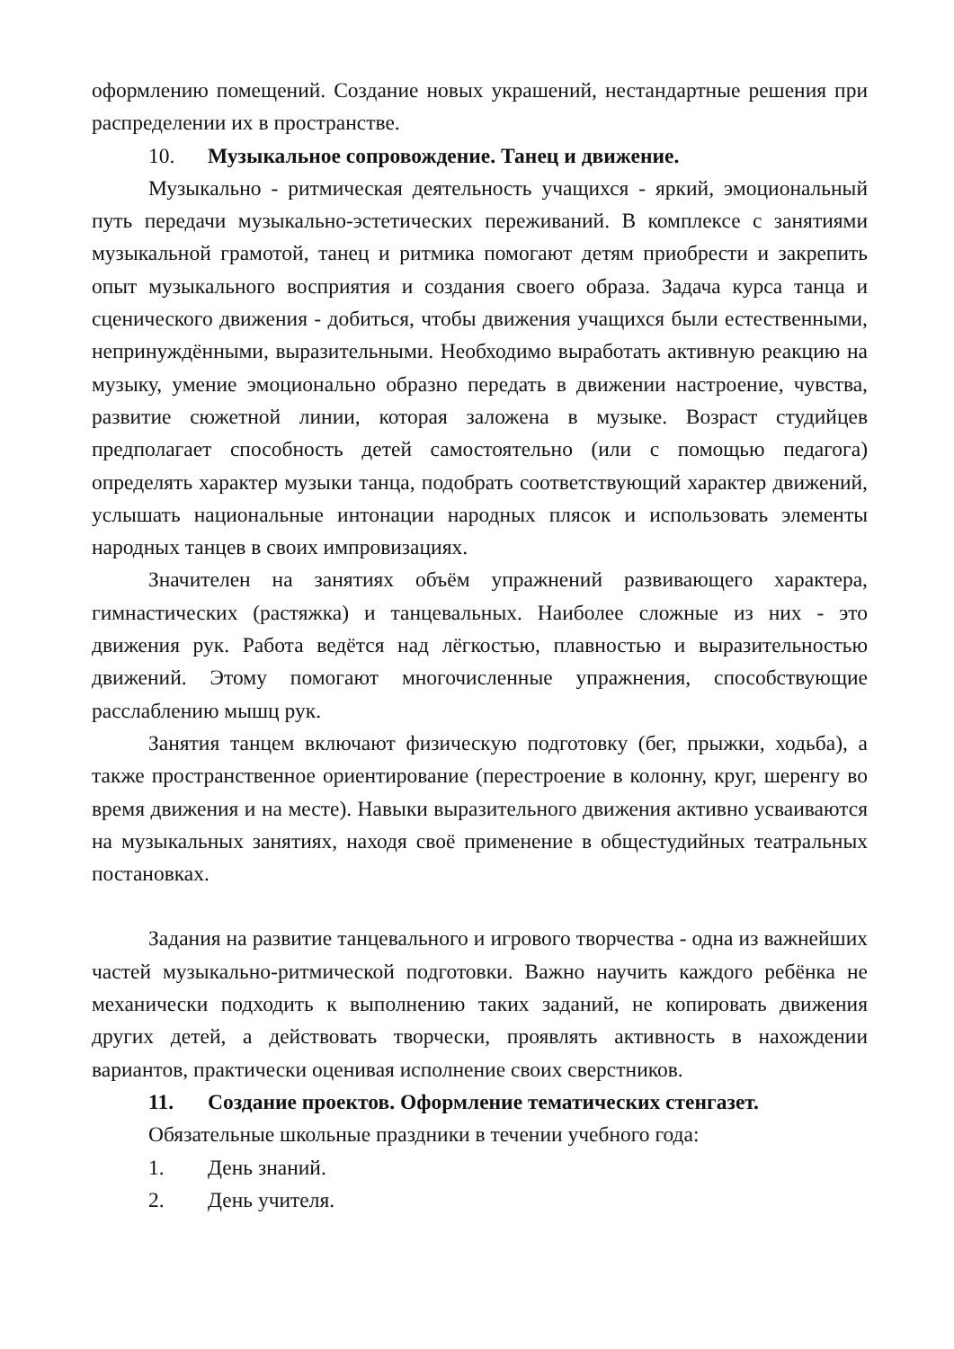оформлению помещений. Создание новых украшений, нестандартные решения при распределении их в пространстве.
10. Музыкальное сопровождение. Танец и движение.
Музыкально - ритмическая деятельность учащихся - яркий, эмоциональный путь передачи музыкально-эстетических переживаний. В комплексе с занятиями музыкальной грамотой, танец и ритмика помогают детям приобрести и закрепить опыт музыкального восприятия и создания своего образа. Задача курса танца и сценического движения - добиться, чтобы движения учащихся были естественными, непринуждёнными, выразительными. Необходимо выработать активную реакцию на музыку, умение эмоционально образно передать в движении настроение, чувства, развитие сюжетной линии, которая заложена в музыке. Возраст студийцев предполагает способность детей самостоятельно (или с помощью педагога) определять характер музыки танца, подобрать соответствующий характер движений, услышать национальные интонации народных плясок и использовать элементы народных танцев в своих импровизациях.
Значителен на занятиях объём упражнений развивающего характера, гимнастических (растяжка) и танцевальных. Наиболее сложные из них - это движения рук. Работа ведётся над лёгкостью, плавностью и выразительностью движений. Этому помогают многочисленные упражнения, способствующие расслаблению мышц рук.
Занятия танцем включают физическую подготовку (бег, прыжки, ходьба), а также пространственное ориентирование (перестроение в колонну, круг, шеренгу во время движения и на месте). Навыки выразительного движения активно усваиваются на музыкальных занятиях, находя своё применение в общестудийных театральных постановках.
Задания на развитие танцевального и игрового творчества - одна из важнейших частей музыкально-ритмической подготовки. Важно научить каждого ребёнка не механически подходить к выполнению таких заданий, не копировать движения других детей, а действовать творчески, проявлять активность в нахождении вариантов, практически оценивая исполнение своих сверстников.
11. Создание проектов. Оформление тематических стенгазет.
Обязательные школьные праздники в течении учебного года:
1. День знаний.
2. День учителя.